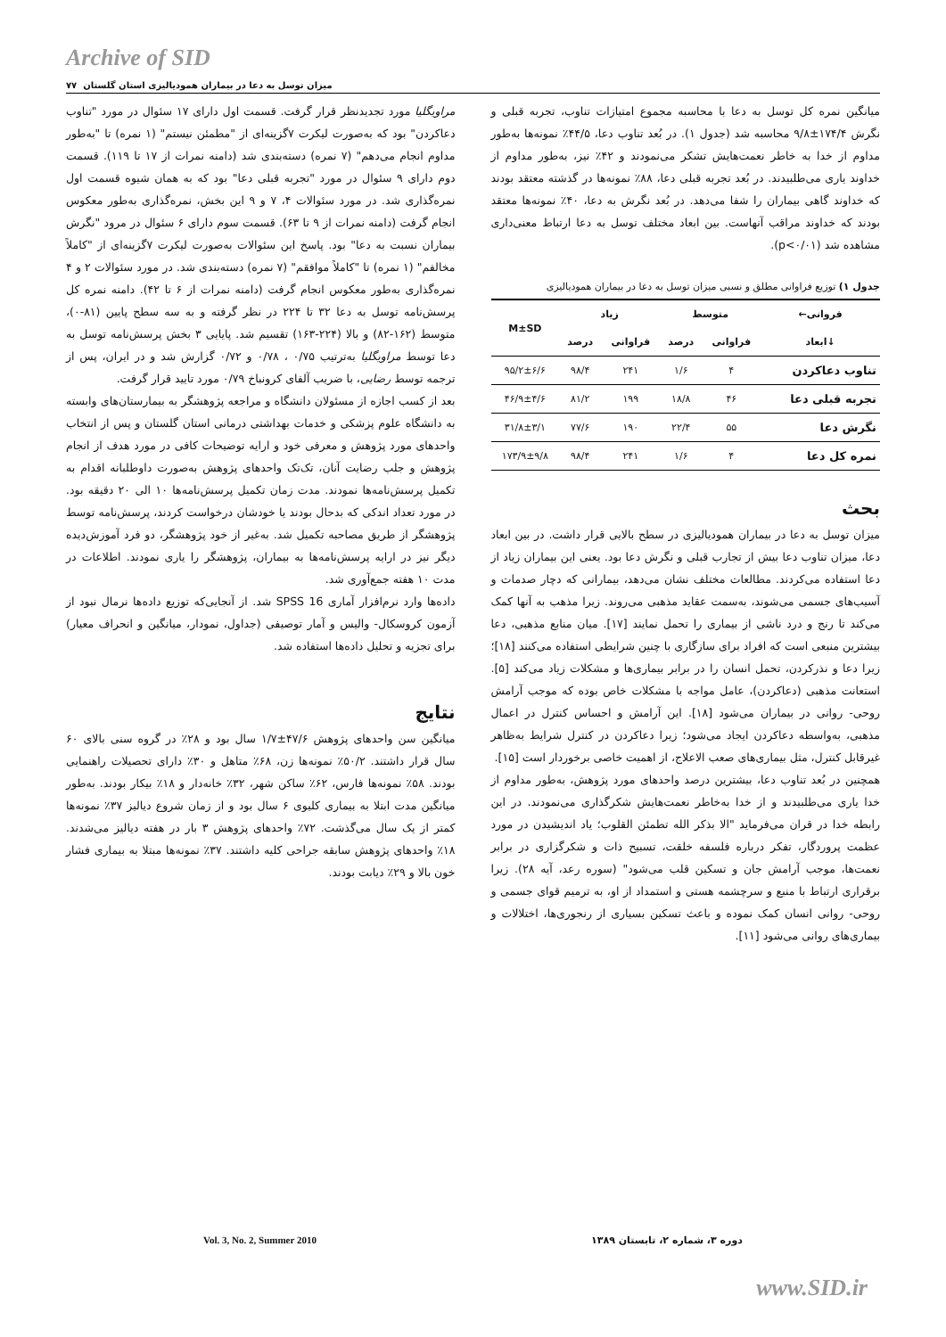Archive of SID
میزان توسل به دعا در بیماران همودیالیزی استان گلستان ۷۷
مراویگلیا مورد تجدیدنظر قرار گرفت. قسمت اول دارای ۱۷ سئوال در مورد "تناوب دعاکردن" بود که به‌صورت لیکرت ۷گزینه‌ای از "مطمئن نیستم" (۱ نمره) تا "به‌طور مداوم انجام می‌دهم" (۷ نمره) دسته‌بندی شد (دامنه نمرات از ۱۷ تا ۱۱۹). قسمت دوم دارای ۹ سئوال در مورد "تجربه قبلی دعا" بود که به همان شیوه قسمت اول نمره‌گذاری شد. در مورد سئوالات ۴، ۷ و ۹ این بخش، نمره‌گذاری به‌طور معکوس انجام گرفت (دامنه نمرات از ۹ تا ۶۳). قسمت سوم دارای ۶ سئوال در مرود "نگرش بیماران نسبت به دعا" بود. پاسخ این سئوالات به‌صورت لیکرت ۷گزینه‌ای از "کاملاً مخالفم" (۱ نمره) تا "کاملاً موافقم" (۷ نمره) دسته‌بندی شد. در مورد سئوالات ۲ و ۴ نمره‌گذاری به‌طور معکوس انجام گرفت (دامنه نمرات از ۶ تا ۴۲). دامنه نمره کل پرسش‌نامه توسل به دعا ۳۲ تا ۲۲۴ در نظر گرفته و به سه سطح پایین (۸۱-۰)، متوسط (۱۶۲-۸۲) و بالا (۲۲۴-۱۶۳) تقسیم شد. پایایی ۳ بخش پرسش‌نامه توسل به دعا توسط مراویگلیا به‌ترتیب ۰/۷۵ ، ۰/۷۸ و ۰/۷۲ گزارش شد و در ایران، پس از ترجمه توسط رضایی، با ضریب آلفای کرونباخ ۰/۷۹ مورد تایید قرار گرفت.
بعد از کسب اجازه از مسئولان دانشگاه و مراجعه پژوهشگر به بیمارستان‌های وابسته به دانشگاه علوم پزشکی و خدمات بهداشتی درمانی استان گلستان و پس از انتخاب واحدهای مورد پژوهش و معرفی خود و ارایه توضیحات کافی در مورد هدف از انجام پژوهش و جلب رضایت آنان، تک‌تک واحدهای پژوهش به‌صورت داوطلبانه اقدام به تکمیل پرسش‌نامه‌ها نمودند. مدت زمان تکمیل پرسش‌نامه‌ها ۱۰ الی ۲۰ دقیقه بود. در مورد تعداد اندکی که بدحال بودند یا خودشان درخواست کردند، پرسش‌نامه توسط پژوهشگر از طریق مصاحبه تکمیل شد. به‌غیر از خود پژوهشگر، دو فرد آموزش‌دیده دیگر نیز در ارایه پرسش‌نامه‌ها به بیماران، پژوهشگر را یاری نمودند. اطلاعات در مدت ۱۰ هفته جمع‌آوری شد.
داده‌ها وارد نرم‌افزار آماری SPSS 16 شد. از آنجایی‌که توزیع داده‌ها نرمال نبود از آزمون کروسکال- والیس و آمار توصیفی (جداول، نمودار، میانگین و انحراف معیار) برای تجزیه و تحلیل داده‌ها استفاده شد.
نتایج
میانگین سن واحدهای پژوهش ۴۷/۶±۱/۷ سال بود و ۲۸٪ در گروه سنی بالای ۶۰ سال قرار داشتند. ۵۰/۲٪ نمونه‌ها زن، ۶۸٪ متاهل و ۳۰٪ دارای تحصیلات راهنمایی بودند. ۵۸٪ نمونه‌ها فارس، ۶۲٪ ساکن شهر، ۳۲٪ خانه‌دار و ۱۸٪ بیکار بودند. به‌طور میانگین مدت ابتلا به بیماری کلیوی ۶ سال بود و از زمان شروع دیالیز ۳۷٪ نمونه‌ها کمتر از یک سال می‌گذشت. ۷۲٪ واحدهای پژوهش ۳ بار در هفته دیالیز می‌شدند. ۱۸٪ واحدهای پژوهش سابقه جراحی کلیه داشتند. ۳۷٪ نمونه‌ها مبتلا به بیماری فشار خون بالا و ۲۹٪ دیابت بودند.
میانگین نمره کل توسل به دعا با محاسبه مجموع امتیازات تناوب، تجربه قبلی و نگرش ۱۷۴/۴±۹/۸ محاسبه شد (جدول ۱). در بُعد تناوب دعا، ۴۴/۵٪ نمونه‌ها به‌طور مداوم از خدا به خاطر نعمت‌هایش تشکر می‌نمودند و ۴۲٪ نیز، به‌طور مداوم از خداوند یاری می‌طلبیدند. در بُعد تجربه قبلی دعا، ۸۸٪ نمونه‌ها در گذشته معتقد بودند که خداوند گاهی بیماران را شفا می‌دهد. در بُعد نگرش به دعا، ۴۰٪ نمونه‌ها معتقد بودند که خداوند مراقب آنهاست. بین ابعاد مختلف توسل به دعا ارتباط معنی‌داری مشاهده شد (p<۰/۰۱).
جدول ۱) توزیع فراوانی مطلق و نسبی میزان توسل به دعا در بیماران همودیالیزی
| فروانی← | متوسط | | زیاد | | M±SD |
| --- | --- | --- | --- | --- | --- |
| ↓ابعاد | فراوانی | درصد | فراوانی | درصد | |
| تناوب دعاکردن | ۴ | ۱/۶ | ۲۴۱ | ۹۸/۴ | ۹۵/۲±۶/۶ |
| تجربه قبلی دعا | ۴۶ | ۱۸/۸ | ۱۹۹ | ۸۱/۲ | ۴۶/۹±۴/۶ |
| نگرش دعا | ۵۵ | ۲۲/۴ | ۱۹۰ | ۷۷/۶ | ۳۱/۸±۳/۱ |
| نمره کل دعا | ۴ | ۱/۶ | ۲۴۱ | ۹۸/۴ | ۱۷۳/۹±۹/۸ |
بحث
میزان توسل به دعا در بیماران همودیالیزی در سطح بالایی قرار داشت. در بین ابعاد دعا، میزان تناوب دعا بیش از تجارب قبلی و نگرش دعا بود. یعنی این بیماران زیاد از دعا استفاده می‌کردند. مطالعات مختلف نشان می‌دهد، بیمارانی که دچار صدمات و آسیب‌های جسمی می‌شوند، به‌سمت عقاید مذهبی می‌روند. زیرا مذهب به آنها کمک می‌کند تا رنج و درد ناشی از بیماری را تحمل نمایند [۱۷]. میان منابع مذهبی، دعا بیشترین منبعی است که افراد برای سازگاری با چنین شرایطی استفاده می‌کنند [۱۸]؛ زیرا دعا و نذرکردن، تحمل انسان را در برابر بیماری‌ها و مشکلات زیاد می‌کند [۵]. استعانت مذهبی (دعاکردن)، عامل مواجه با مشکلات خاص بوده که موجب آرامش روحی- روانی در بیماران می‌شود [۱۸]. این آرامش و احساس کنترل در اعمال مذهبی، به‌واسطه دعاکردن ایجاد می‌شود؛ زیرا دعاکردن در کنترل شرایط به‌ظاهر غیرقابل کنترل، مثل بیماری‌های صعب الاعلاج، از اهمیت خاصی برخوردار است [۱۵].
همچنین در بُعد تناوب دعا، بیشترین درصد واحدهای مورد پژوهش، به‌طور مداوم از خدا یاری می‌طلبیدند و از خدا به‌خاطر نعمت‌هایش شکرگذاری می‌نمودند. در این رابطه خدا در قران می‌فرماید "الا بذکر الله تطمئن القلوب؛ یاد اندیشیدن در مورد عظمت پروردگار، تفکر درباره فلسفه خلقت، تسبیح ذات و شکرگزاری در برابر نعمت‌ها، موجب آرامش جان و تسکین قلب می‌شود" (سوره رعد، آیه ۲۸). زیرا برقراری ارتباط با منبع و سرچشمه هستی و استمداد از او، به ترمیم قوای جسمی و روحی- روانی انسان کمک نموده و باعث تسکین بسیاری از رنجوری‌ها، اختلالات و بیماری‌های روانی می‌شود [۱۱].
دوره ۳، شماره ۲، تابستان ۱۳۸۹ Vol. 3, No. 2, Summer 2010
www.SID.ir